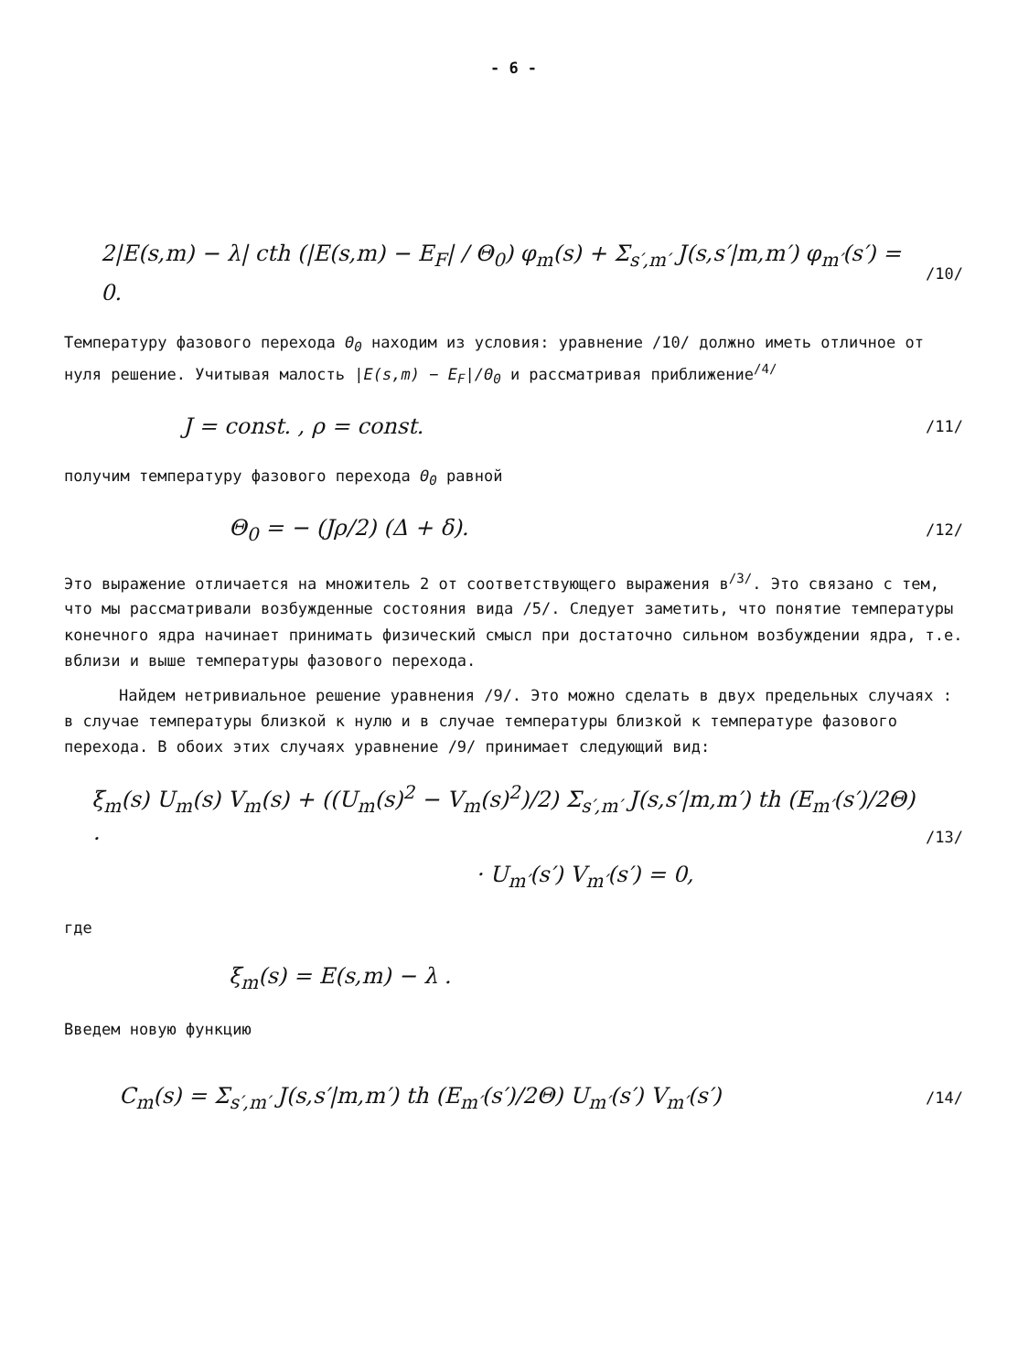- 6 -
2|E(s,m) − λ| cth (|E(s,m) − E<sub>F</sub>| / Θ<sub>0</sub>) φ<sub>m</sub>(s) + Σ<sub>s′,m′</sub> J(s,s′|m,m′) φ<sub>m′</sub>(s′) = 0. /10/
Температуру фазового перехода Θ<sub>0</sub> находим из условия: уравнение /10/ должно иметь отличное от нуля решение. Учитывая малость |E(s,m) − E<sub>F</sub>|/Θ<sub>0</sub> и рассматривая приближение<sup>/4/</sup>
J = const. , ρ = const. /11/
получим температуру фазового перехода Θ<sub>0</sub> равной
Θ<sub>0</sub> = − (Jρ/2) (Δ + δ). /12/
Это выражение отличается на множитель 2 от соответствующего выражения в<sup>/3/</sup>. Это связано с тем, что мы рассматривали возбужденные состояния вида /5/. Следует заметить, что понятие температуры конечного ядра начинает принимать физический смысл при достаточно сильном возбуждении ядра, т.е. вблизи и выше температуры фазового перехода.
Найдем нетривиальное решение уравнения /9/. Это можно сделать в двух предельных случаях : в случае температуры близкой к нулю и в случае температуры близкой к температуре фазового перехода. В обоих этих случаях уравнение /9/ принимает следующий вид:
ξ<sub>m</sub>(s) U<sub>m</sub>(s) V<sub>m</sub>(s) + ((U<sub>m</sub>(s)<sup>2</sup> − V<sub>m</sub>(s)<sup>2</sup>)/2) Σ<sub>s′,m′</sub> J(s,s′|m,m′) th (E<sub>m′</sub>(s′)/2Θ) ·
· U<sub>m′</sub>(s′) V<sub>m′</sub>(s′) = 0, /13/
где
ξ<sub>m</sub>(s) = E(s,m) − λ .
Введем новую функцию
C<sub>m</sub>(s) = Σ<sub>s′,m′</sub> J(s,s′|m,m′) th (E<sub>m′</sub>(s′)/2Θ) U<sub>m′</sub>(s′) V<sub>m′</sub>(s′) /14/